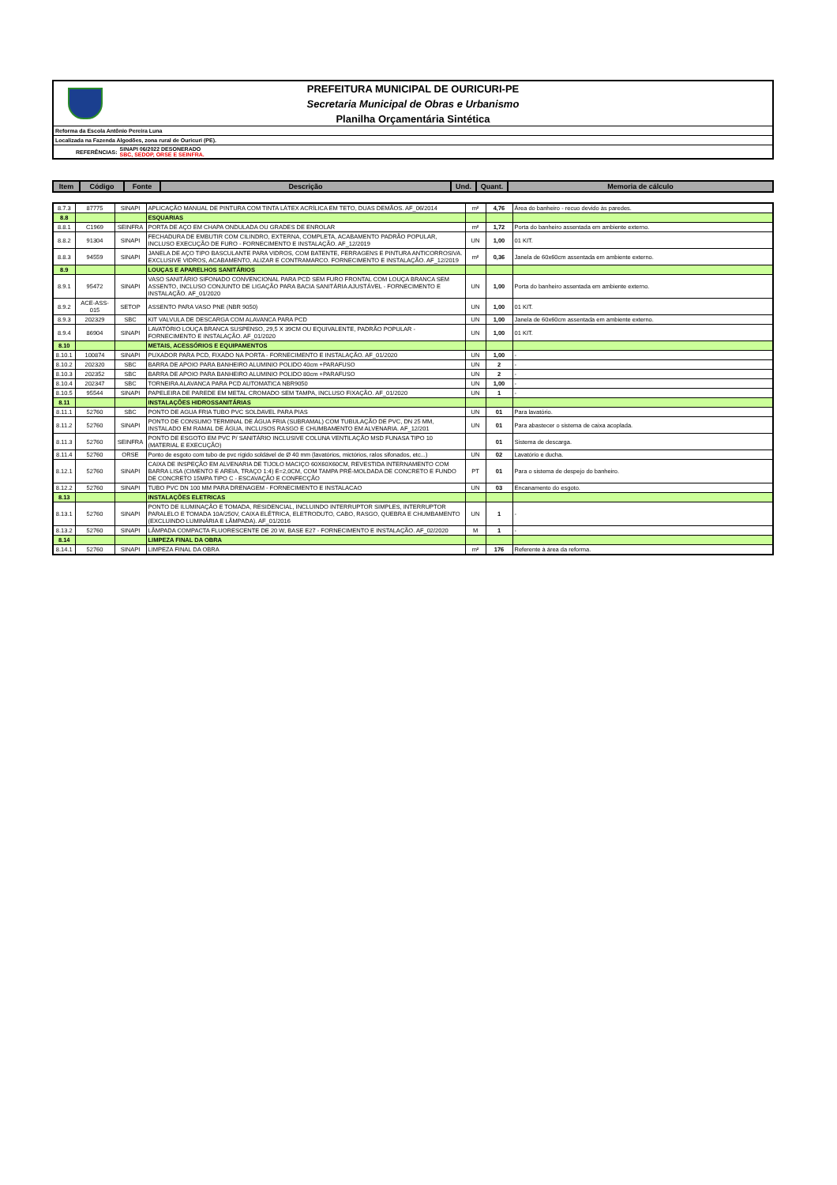PREFEITURA MUNICIPAL DE OURICURI-PE
Secretaria Municipal de Obras e Urbanismo
Planilha Orçamentária Sintética
Reforma da Escola Antônio Pereira Luna
Localizada na Fazenda Algodões, zona rural de Ouricuri (PE).
REFERÊNCIAS: SINAPI 06/2022 DESONERADO
SBC, SEDOP, ORSE E SEINFRA.
| Item | Código | Fonte | Descrição | Und. | Quant. | Memoria de cálculo |
| --- | --- | --- | --- | --- | --- | --- |
| 8.7.3 | 87775 | SINAPI | APLICAÇÃO MANUAL DE PINTURA COM TINTA LÁTEX ACRÍLICA EM TETO, DUAS DEMÃOS. AF_06/2014 | m² | 4,76 | Área do banheiro - recuo devido às paredes. |
| 8.8 | | | ESQUARIAS | | | |
| 8.8.1 | C1969 | SEINFRA | PORTA DE AÇO EM CHAPA ONDULADA OU GRADES DE ENROLAR | m² | 1,72 | Porta do banheiro assentada em ambiente externo. |
| 8.8.2 | 91304 | SINAPI | FECHADURA DE EMBUTIR COM CILINDRO, EXTERNA, COMPLETA, ACABAMENTO PADRÃO POPULAR, INCLUSO EXECUÇÃO DE FURO - FORNECIMENTO E INSTALAÇÃO. AF_12/2019 | UN | 1,00 | 01 KIT. |
| 8.8.3 | 94559 | SINAPI | JANELA DE AÇO TIPO BASCULANTE PARA VIDROS, COM BATENTE, FERRAGENS E PINTURA ANTICORROSIVA. EXCLUSIVE VIDROS, ACABAMENTO, ALIZAR E CONTRAMARCO. FORNECIMENTO E INSTALAÇÃO. AF_12/2019 | m² | 0,36 | Janela de 60x60cm assentada em ambiente externo. |
| 8.9 | | | LOUÇAS E APARELHOS SANITÁRIOS | | | |
| 8.9.1 | 95472 | SINAPI | VASO SANITÁRIO SIFONADO CONVENCIONAL PARA PCD SEM FURO FRONTAL COM LOUÇA BRANCA SEM ASSENTO, INCLUSO CONJUNTO DE LIGAÇÃO PARA BACIA SANITÁRIA AJUSTÁVEL - FORNECIMENTO E INSTALAÇÃO. AF_01/2020 | UN | 1,00 | Porta do banheiro assentada em ambiente externo. |
| 8.9.2 | ACE-ASS-015 | SETOP | ASSENTO PARA VASO PNE (NBR 9050) | UN | 1,00 | 01 KIT. |
| 8.9.3 | 202329 | SBC | KIT VALVULA DE DESCARGA COM ALAVANCA PARA PCD | UN | 1,00 | Janela de 60x60cm assentada em ambiente externo. |
| 8.9.4 | 86904 | SINAPI | LAVATÓRIO LOUÇA BRANCA SUSPENSO, 29,5 X 39CM OU EQUIVALENTE, PADRÃO POPULAR - FORNECIMENTO E INSTALAÇÃO. AF_01/2020 | UN | 1,00 | 01 KIT. |
| 8.10 | | | METAIS, ACESSÓRIOS E EQUIPAMENTOS | | | |
| 8.10.1 | 100874 | SINAPI | PUXADOR PARA PCD, FIXADO NA PORTA - FORNECIMENTO E INSTALAÇÃO. AF_01/2020 | UN | 1,00 | - |
| 8.10.2 | 202320 | SBC | BARRA DE APOIO PARA BANHEIRO ALUMINIO POLIDO 40cm +PARAFUSO | UN | 2 | - |
| 8.10.3 | 202352 | SBC | BARRA DE APOIO PARA BANHEIRO ALUMINIO POLIDO 80cm +PARAFUSO | UN | 2 | - |
| 8.10.4 | 202347 | SBC | TORNEIRA ALAVANCA PARA PCD AUTOMATICA NBR9050 | UN | 1,00 | - |
| 8.10.5 | 95544 | SINAPI | PAPELEIRA DE PAREDE EM METAL CROMADO SEM TAMPA, INCLUSO FIXAÇÃO. AF_01/2020 | UN | 1 | - |
| 8.11 | | | INSTALAÇÕES HIDROSSANITÁRIAS | | | |
| 8.11.1 | 52760 | SBC | PONTO DE AGUA FRIA TUBO PVC SOLDAVEL PARA PIAS | UN | 01 | Para lavatório. |
| 8.11.2 | 52760 | SINAPI | PONTO DE CONSUMO TERMINAL DE ÁGUA FRIA (SUBRAMAL) COM TUBULAÇÃO DE PVC, DN 25 MM, INSTALADO EM RAMAL DE ÁGUA, INCLUSOS RASGO E CHUMBAMENTO EM ALVENARIA. AF_12/201 | UN | 01 | Para abastecer o sistema de caixa acoplada. |
| 8.11.3 | 52760 | SEINFRA | PONTO DE ESGOTO EM PVC P/ SANITÁRIO INCLUSIVE COLUNA VENTILAÇÃO MSD FUNASA TIPO 10 (MATERIAL E EXECUÇÃO) | | 01 | Sistema de descarga. |
| 8.11.4 | 52760 | ORSE | Ponto de esgoto com tubo de pvc rígido soldável de Ø 40 mm (lavatórios, mictórios, ralos sifonados, etc...) | UN | 02 | Lavatório e ducha. |
| 8.12.1 | 52760 | SINAPI | CAIXA DE INSPEÇÃO EM ALVENARIA DE TIJOLO MACIÇO 60X60X60CM, REVESTIDA INTERNAMENTO COM BARRA LISA (CIMENTO E AREIA, TRAÇO 1:4) E=2,0CM, COM TAMPA PRÉ-MOLDADA DE CONCRETO E FUNDO DE CONCRETO 15MPA TIPO C - ESCAVAÇÃO E CONFECÇÃO | PT | 01 | Para o sistema de despejo do banheiro. |
| 8.12.2 | 52760 | SINAPI | TUBO PVC DN 100 MM PARA DRENAGEM - FORNECIMENTO E INSTALACAO | UN | 03 | Encanamento do esgoto. |
| 8.13 | | | INSTALAÇÕES ELETRICAS | | | |
| 8.13.1 | 52760 | SINAPI | PONTO DE ILUMINAÇÃO E TOMADA, RESIDENCIAL, INCLUINDO INTERRUPTOR SIMPLES, INTERRUPTOR PARALELO E TOMADA 10A/250V, CAIXA ELÉTRICA, ELETRODUTO, CABO, RASGO, QUEBRA E CHUMBAMENTO (EXCLUINDO LUMINÁRIA E LÂMPADA). AF_01/2016 | UN | 1 | - |
| 8.13.2 | 52760 | SINAPI | LÂMPADA COMPACTA FLUORESCENTE DE 20 W, BASE E27 - FORNECIMENTO E INSTALAÇÃO. AF_02/2020 | M | 1 | - |
| 8.14 | | | LIMPEZA FINAL DA OBRA | | | |
| 8.14.1 | 52760 | SINAPI | LIMPEZA FINAL DA OBRA | m² | 176 | Referente à área da reforma. |